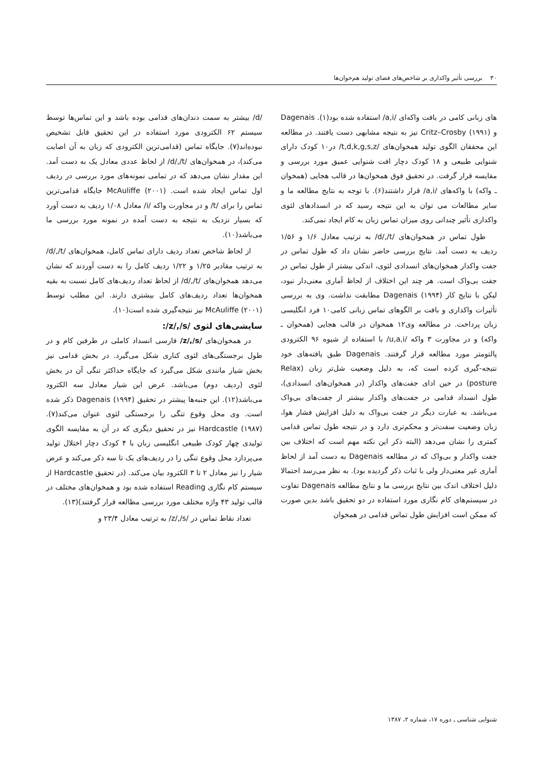۳۰ بررسی تأثیر واکداری بر شاخص‌های فضای تولید هم‌خوان‌ها
های زبانی کامی در بافت واکه‌ای /a,i/ استفاده شده بود(۱). Dagenais و Critz–Crosby (۱۹۹۱) نیز به نتیجه مشابهی دست یافتند. در مطالعه این محققان الگوی تولید همخوان‌های /t,d,k,g,s,z/ در۱۰ کودک دارای شنوایی طبیعی و ۱۸ کودک دچار افت شنوایی عمیق مورد بررسی و مقایسه قرار گرفت. در تحقیق فوق همخوان‌ها در قالب هجایی (همخوان ـ واکه) با واکه‌های /a,i/ قرار داشتند(۶). با توجه به نتایج مطالعه ما و سایر مطالعات می توان به این نتیجه رسید که در انسدادهای لثوی واکداری تأثیر چندانی روی میزان تماس زبان به کام ایجاد نمی‌کند.
طول تماس در همخوان‌های /d/,/t/ به ترتیب معادل ۱/۶ و ۱/۵۶ ردیف به دست آمد. نتایج بررسی حاضر نشان داد که طول تماس در جفت واکدار همخوان‌های انسدادی لثوی، اندکی بیشتر از طول تماس در جفت بی‌واک است. هر چند این اختلاف از لحاظ آماری معنی‌دار نبود، لیکن با نتایج کار Dagenais (۱۹۹۴) مطابقت نداشت. وی به بررسی تأثیرات واکداری و بافت بر الگوهای تماس زبانی کامی۱۰ فرد انگلیسی زبان پرداخت. در مطالعه وی۱۲ همخوان در قالب هجایی (همخوان ـ واکه) و در مجاورت ۳ واکه /u,a,i/ با استفاده از شیوه ۹۶ الکترودی پالتومتر مورد مطالعه قرار گرفتند. Dagenais طبق یافته‌های خود نتیجه-گیری کرده است که، به دلیل وضعیت شل‌تر زبان (Relax posture) در حین ادای جفت‌های واکدار (در همخوان‌های انسدادی)، طول انسداد قدامی در جفت‌های واکدار بیشتر از جفت‌های بی‌واک می‌باشد. به عبارت دیگر در جفت بی‌واک به دلیل افزایش فشار هوا، زبان وضعیت سفت‌تر و محکم‌تری دارد و در نتیجه طول تماس قدامی کمتری را نشان می‌دهد (البته ذکر این نکته مهم است که اختلاف بین جفت واکدار و بی‌واک که در مطالعه Dagenais به دست آمد از لحاظ آماری غیر معنی‌دار ولی با ثبات ذکر گردیده بود). به نظر می‌رسد احتمالا دلیل اختلاف اندک بین نتایج بررسی ما و نتایج مطالعه Dagenais تفاوت در سیستم‌های کام نگاری مورد استفاده در دو تحقیق باشد بدین صورت که ممکن است افزایش طول تماس قدامی در همخوان
/d/ بیشتر به سمت دندان‌های قدامی بوده باشد و این تماس‌ها توسط سیستم ۶۲ الکترودی مورد استفاده در این تحقیق قابل تشخیص نبوده‌اند(۷). جایگاه تماس (قدامی‌ترین الکترودی که زبان به آن اصابت می‌کند)، در همخوان‌های /d/,/t/ از لحاظ عددی معادل یک به دست آمد. این مقدار نشان می‌دهد که در تمامی نمونه‌های مورد بررسی در ردیف اول تماس ایجاد شده است. McAuliffe (۲۰۰۱) جایگاه قدامی‌ترین تماس را برای /t/ و در مجاورت واکه /i/ معادل ۱/۰۸ ردیف به دست آورد که بسیار نزدیک به نتیجه به دست آمده در نمونه مورد بررسی ما می‌باشد(۱۰).
از لحاظ شاخص تعداد ردیف دارای تماس کامل، همخوان‌های /d/,/t/ به ترتیب مقادیر ۱/۲۵ و ۱/۲۲ ردیف کامل را به دست آوردند که نشان می‌دهد همخوان‌های /d/,/t/ از لحاظ تعداد ردیف‌های کامل نسبت به بقیه همخوان‌ها تعداد ردیف‌های کامل بیشتری دارند. این مطلب توسط McAuliffe (۲۰۰۱) نیز نتیجه‌گیری شده است(۱۰).
سایشی‌های لثوی /z/,/s/:
در همخوان‌های /z/,/s/ فارسی انسداد کاملی در طرفین کام و در طول برجستگی‌های لثوی کناری شکل می‌گیرد. در بخش قدامی نیز بخش شیار مانندی شکل می‌گیرد که جایگاه حداکثر تنگی آن در بخش لثوی (ردیف دوم) می‌باشد. عرض این شیار معادل سه الکترود می‌باشد(۱۲). این جنبه‌ها پیشتر در تحقیق Dagenais (۱۹۹۴) ذکر شده است. وی محل وقوع تنگی را برجستگی لثوی عنوان می‌کند(۷). Hardcastle (۱۹۸۷) نیز در تحقیق دیگری که در آن به مقایسه الگوی تولیدی چهار کودک طبیعی انگلیسی زبان با ۴ کودک دچار اختلال تولید می‌پردازد محل وقوع تنگی را در ردیف‌های یک تا سه ذکر می‌کند و عرض شیار را نیز معادل ۲ تا ۳ الکترود بیان می‌کند. (در تحقیق Hardcastle از سیستم کام نگاری Reading استفاده شده بود و همخوان‌های مختلف در قالب تولید ۴۳ واژه مختلف مورد بررسی مطالعه قرار گرفتند)(۱۳).
تعداد نقاط تماس در /z/,/s/ به ترتیب معادل ۲۳/۴ و
شنوایی شناسی ـ دوره ۱۷، شماره ۲، ۱۳۸۷